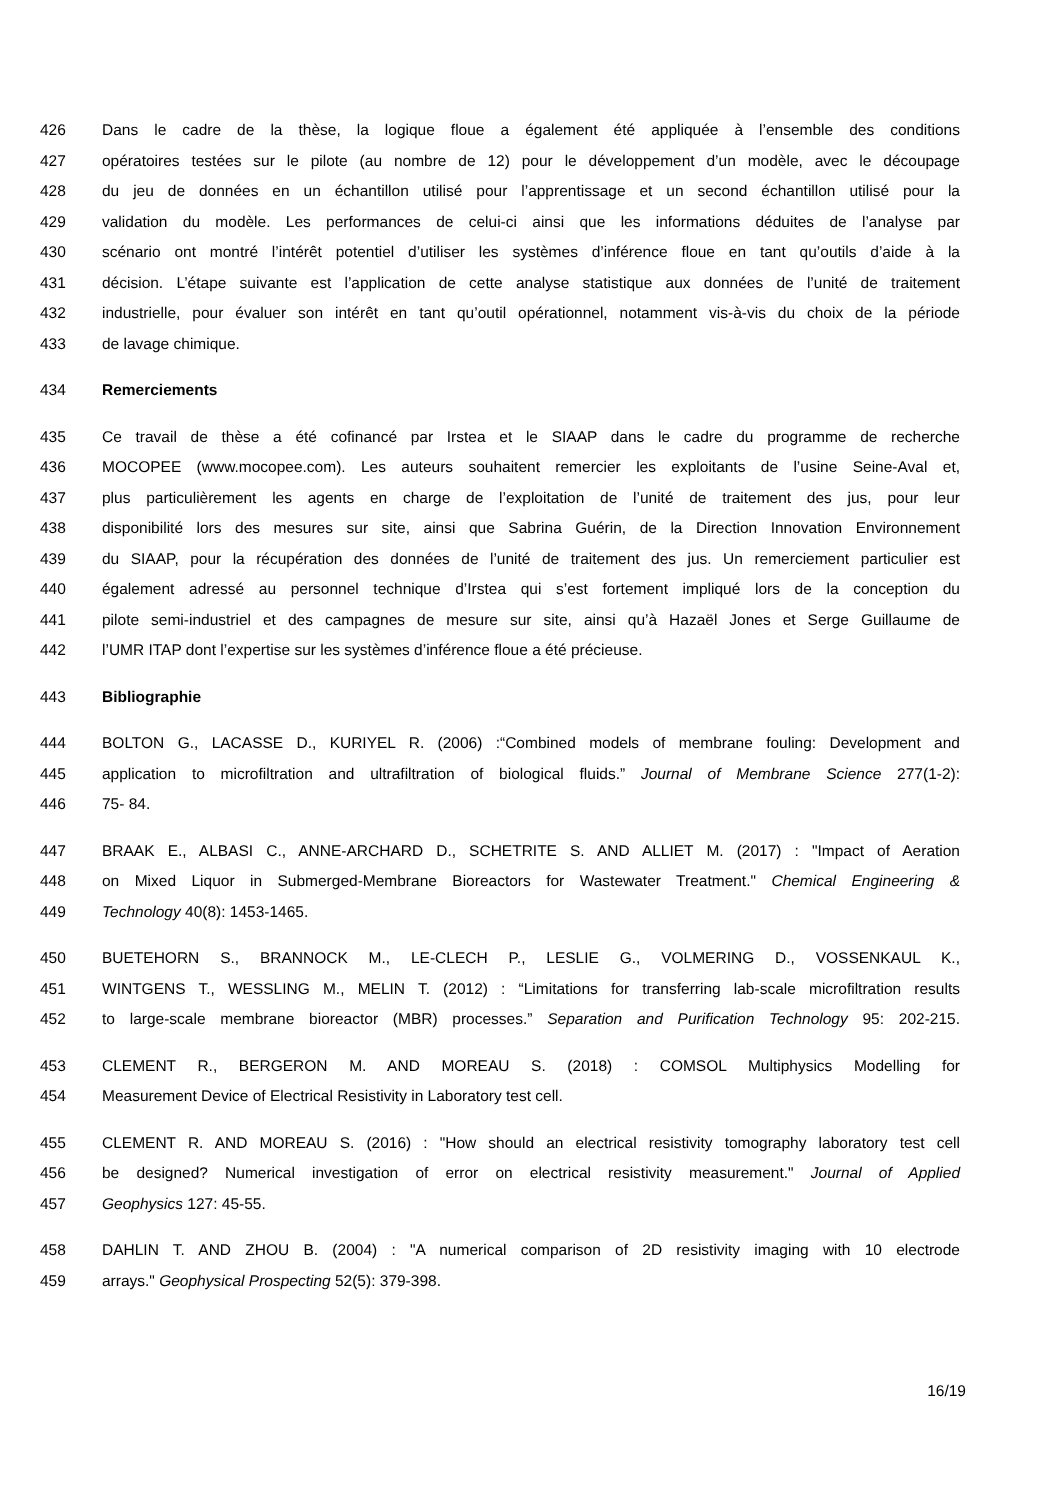426 Dans le cadre de la thèse, la logique floue a également été appliquée à l’ensemble des conditions
427 opératoires testées sur le pilote (au nombre de 12) pour le développement d’un modèle, avec le découpage
428 du jeu de données en un échantillon utilisé pour l’apprentissage et un second échantillon utilisé pour la
429 validation du modèle. Les performances de celui-ci ainsi que les informations déduites de l’analyse par
430 scénario ont montré l’intérêt potentiel d’utiliser les systèmes d’inférence floue en tant qu’outils d’aide à la
431 décision. L’étape suivante est l’application de cette analyse statistique aux données de l’unité de traitement
432 industrielle, pour évaluer son intérêt en tant qu’outil opérationnel, notamment vis-à-vis du choix de la période
433 de lavage chimique.
434 Remerciements
435 Ce travail de thèse a été cofinancé par Irstea et le SIAAP dans le cadre du programme de recherche
436 MOCOPEE (www.mocopee.com). Les auteurs souhaitent remercier les exploitants de l’usine Seine-Aval et,
437 plus particulièrement les agents en charge de l’exploitation de l’unité de traitement des jus, pour leur
438 disponibilité lors des mesures sur site, ainsi que Sabrina Guérin, de la Direction Innovation Environnement
439 du SIAAP, pour la récupération des données de l’unité de traitement des jus. Un remerciement particulier est
440 également adressé au personnel technique d’Irstea qui s’est fortement impliqué lors de la conception du
441 pilote semi-industriel et des campagnes de mesure sur site, ainsi qu’à Hazaël Jones et Serge Guillaume de
442 l’UMR ITAP dont l’expertise sur les systèmes d’inférence floue a été précieuse.
443 Bibliographie
444 BOLTON G., LACASSE D., KURIYEL R. (2006) :“Combined models of membrane fouling: Development and
445 application to microfiltration and ultrafiltration of biological fluids.” Journal of Membrane Science 277(1-2):
446 75- 84.
447 BRAAK E., ALBASI C., ANNE-ARCHARD D., SCHETRITE S. AND ALLIET M. (2017) : "Impact of Aeration
448 on Mixed Liquor in Submerged-Membrane Bioreactors for Wastewater Treatment." Chemical Engineering &
449 Technology 40(8): 1453-1465.
450 BUETEHORN S., BRANNOCK M., LE-CLECH P., LESLIE G., VOLMERING D., VOSSENKAUL K.,
451 WINTGENS T., WESSLING M., MELIN T. (2012) : “Limitations for transferring lab-scale microfiltration results
452 to large-scale membrane bioreactor (MBR) processes.” Separation and Purification Technology 95: 202-215.
453 CLEMENT R., BERGERON M. AND MOREAU S. (2018) : COMSOL Multiphysics Modelling for
454 Measurement Device of Electrical Resistivity in Laboratory test cell.
455 CLEMENT R. AND MOREAU S. (2016) : "How should an electrical resistivity tomography laboratory test cell
456 be designed? Numerical investigation of error on electrical resistivity measurement." Journal of Applied
457 Geophysics 127: 45-55.
458 DAHLIN T. AND ZHOU B. (2004) : "A numerical comparison of 2D resistivity imaging with 10 electrode
459 arrays." Geophysical Prospecting 52(5): 379-398.
16/19